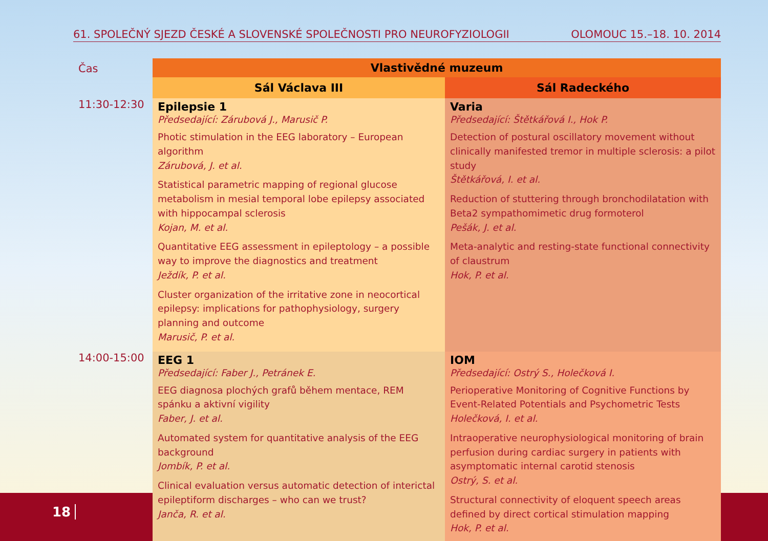61. SPOLEČNÝ SJEZD ČESKÉ A SLOVENSKÉ SPOLEČNOSTI PRO NEUROFYZIOLOGII OLOMOUC 15.–18. 10. 2014
| Čas | Vlastivědné muzeum | |
| | Sál Václava III | Sál Radeckého |
| 11:30-12:30 | Epilepsie 1 Předsedající: Zárubová J., Marusič P. Photic stimulation in the EEG laboratory – European algorithm Zárubová, J. et al. Statistical parametric mapping of regional glucose metabolism in mesial temporal lobe epilepsy associated with hippocampal sclerosis Kojan, M. et al. Quantitative EEG assessment in epileptology – a possible way to improve the diagnostics and treatment Ježdík, P. et al. Cluster organization of the irritative zone in neocortical epilepsy: implications for pathophysiology, surgery planning and outcome Marusič, P. et al. | Varia Předsedající: Štětkářová I., Hok P. Detection of postural oscillatory movement without clinically manifested tremor in multiple sclerosis: a pilot study Štětkářová, I. et al. Reduction of stuttering through bronchodilatation with Beta2 sympathomimetic drug formoterol Pešák, J. et al. Meta-analytic and resting-state functional connectivity of claustrum Hok, P. et al. |
| 14:00-15:00 | EEG 1 Předsedající: Faber J., Petránek E. EEG diagnosa plochých grafů během mentace, REM spánku a aktivní vigility Faber, J. et al. Automated system for quantitative analysis of the EEG background Jombík, P. et al. Clinical evaluation versus automatic detection of interictal epileptiform discharges – who can we trust? Janča, R. et al. | IOM Předsedající: Ostrý S., Holečková I. Perioperative Monitoring of Cognitive Functions by Event-Related Potentials and Psychometric Tests Holečková, I. et al. Intraoperative neurophysiological monitoring of brain perfusion during cardiac surgery in patients with asymptomatic internal carotid stenosis Ostrý, S. et al. Structural connectivity of eloquent speech areas defined by direct cortical stimulation mapping Hok, P. et al. |
18